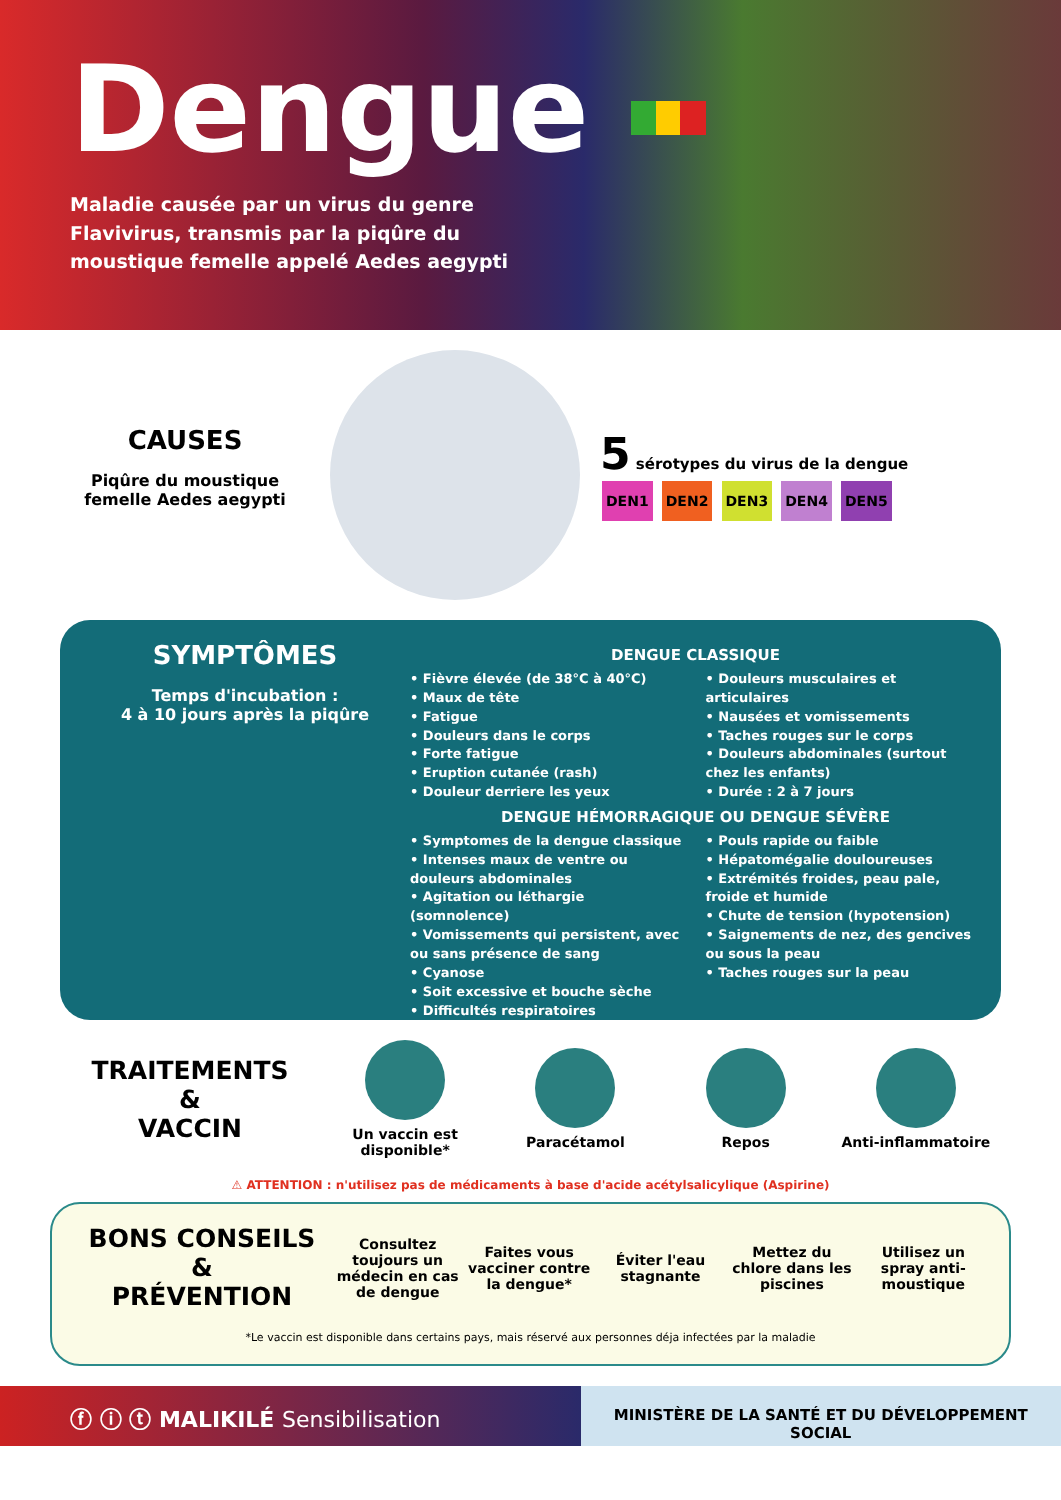Dengue
Maladie causée par un virus du genre Flavivirus, transmis par la piqûre du moustique femelle appelé Aedes aegypti
CAUSES
Piqûre du moustique femelle Aedes aegypti
5 sérotypes du virus de la dengue
DEN1 DEN2 DEN3 DEN4 DEN5
SYMPTÔMES
Temps d'incubation :
4 à 10 jours après la piqûre
DENGUE CLASSIQUE
• Fièvre élevée (de 38°C à 40°C)
• Maux de tête
• Fatigue
• Douleurs dans le corps
• Forte fatigue
• Eruption cutanée (rash)
• Douleur derriere les yeux
• Douleurs musculaires et articulaires
• Nausées et vomissements
• Taches rouges sur le corps
• Douleurs abdominales (surtout chez les enfants)
• Durée : 2 à 7 jours
DENGUE HÉMORRAGIQUE OU DENGUE SÉVÈRE
• Symptomes de la dengue classique
• Intenses maux de ventre ou douleurs abdominales
• Agitation ou léthargie (somnolence)
• Vomissements qui persistent, avec ou sans présence de sang
• Cyanose
• Soit excessive et bouche sèche
• Difficultés respiratoires
• Pouls rapide ou faible
• Hépatomégalie douloureuses
• Extrémités froides, peau pale, froide et humide
• Chute de tension (hypotension)
• Saignements de nez, des gencives ou sous la peau
• Taches rouges sur la peau
TRAITEMENTS
&
VACCIN
Un vaccin est disponible* Paracétamol Repos Anti-inflammatoire
⚠ ATTENTION : n'utilisez pas de médicaments à base d'acide acétylsalicylique (Aspirine)
BONS CONSEILS
&
PRÉVENTION
Consultez toujours un médecin en cas de dengue
Faites vous vacciner contre la dengue*
Éviter l'eau stagnante
Mettez du chlore dans les piscines
Utilisez un spray anti-moustique
*Le vaccin est disponible dans certains pays, mais réservé aux personnes déja infectées par la maladie
ⓕ ⓘ ⓣ MALIKILÉ Sensibilisation
MINISTÈRE DE LA SANTÉ ET DU DÉVELOPPEMENT SOCIAL